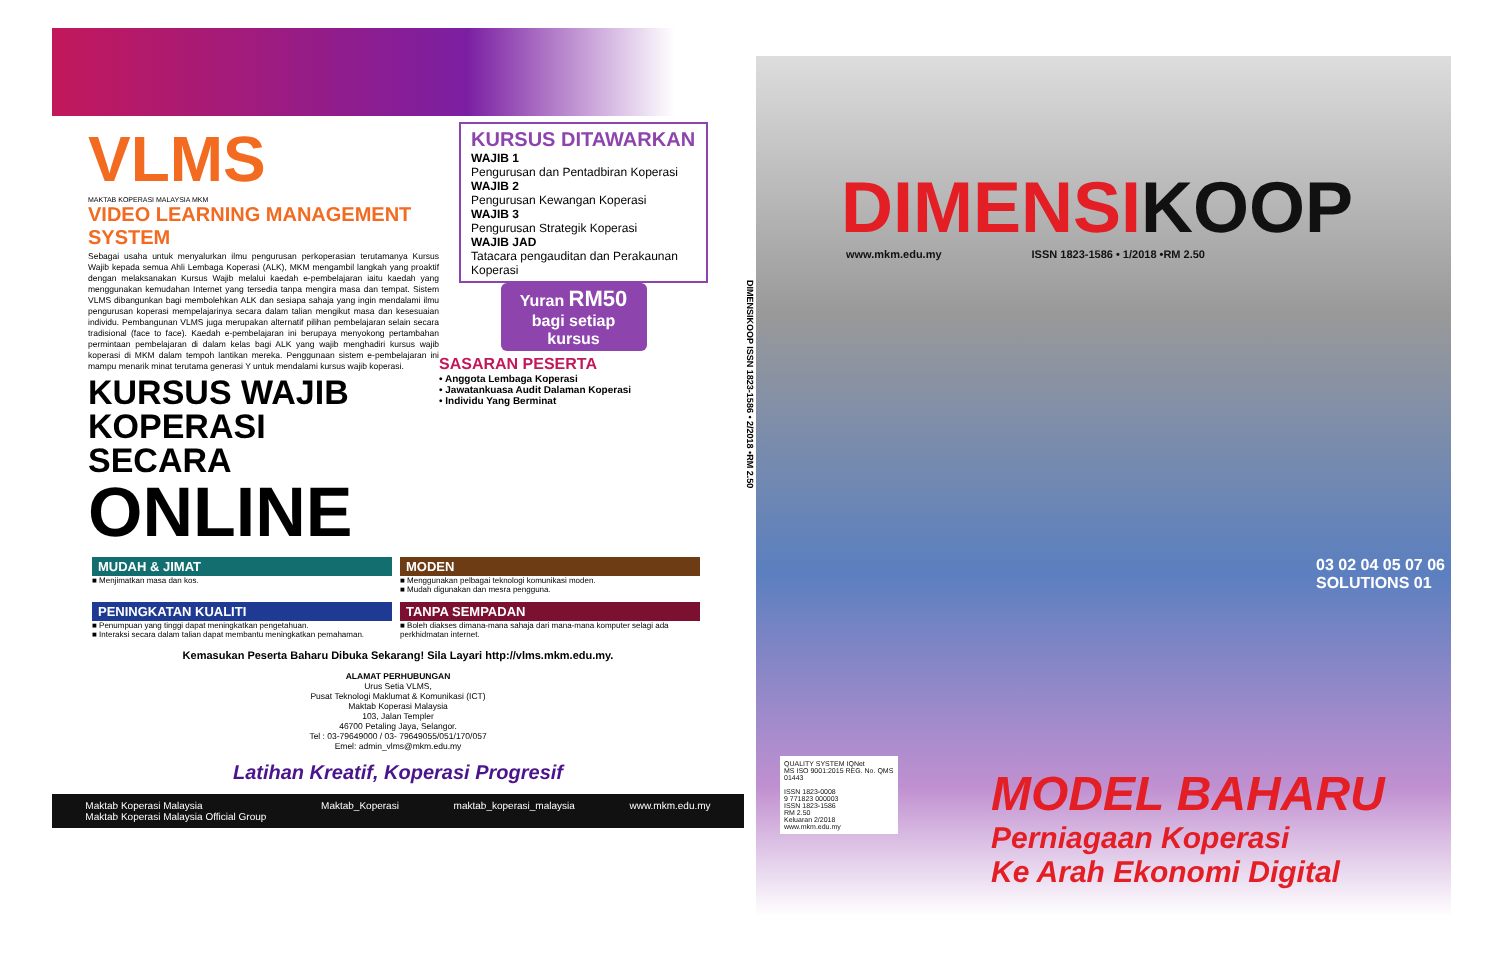VLMS
MAKTAB KOPERASI MALAYSIA MKM
VIDEO LEARNING MANAGEMENT SYSTEM
Sebagai usaha untuk menyalurkan ilmu pengurusan perkoperasian terutamanya Kursus Wajib kepada semua Ahli Lembaga Koperasi (ALK), MKM mengambil langkah yang proaktif dengan melaksanakan Kursus Wajib melalui kaedah e-pembelajaran iaitu kaedah yang menggunakan kemudahan Internet yang tersedia tanpa mengira masa dan tempat. Sistem VLMS dibangunkan bagi membolehkan ALK dan sesiapa sahaja yang ingin mendalami ilmu pengurusan koperasi mempelajarinya secara dalam talian mengikut masa dan kesesuaian individu. Pembangunan VLMS juga merupakan alternatif pilihan pembelajaran selain secara tradisional (face to face). Kaedah e-pembelajaran ini berupaya menyokong pertambahan permintaan pembelajaran di dalam kelas bagi ALK yang wajib menghadiri kursus wajib koperasi di MKM dalam tempoh lantikan mereka. Penggunaan sistem e-pembelajaran ini mampu menarik minat terutama generasi Y untuk mendalami kursus wajib koperasi.
KURSUS WAJIB KOPERASI
SECARA ONLINE
KURSUS DITAWARKAN
WAJIB 1
Pengurusan dan Pentadbiran Koperasi
WAJIB 2
Pengurusan Kewangan Koperasi
WAJIB 3
Pengurusan Strategik Koperasi
WAJIB JAD
Tatacara pengauditan dan Perakaunan Koperasi
Yuran RM50
bagi setiap kursus
SASARAN PESERTA
• Anggota Lembaga Koperasi
• Jawatankuasa Audit Dalaman Koperasi
• Individu Yang Berminat
MUDAH & JIMAT
■ Menjimatkan masa dan kos.
MODEN
■ Menggunakan pelbagai teknologi komunikasi moden.
■ Mudah digunakan dan mesra pengguna.
PENINGKATAN KUALITI
■ Penumpuan yang tinggi dapat meningkatkan pengetahuan.
■ Interaksi secara dalam talian dapat membantu meningkatkan pemahaman.
TANPA SEMPADAN
■ Boleh diakses dimana-mana sahaja dari mana-mana komputer selagi ada perkhidmatan internet.
Kemasukan Peserta Baharu Dibuka Sekarang! Sila Layari http://vlms.mkm.edu.my.
ALAMAT PERHUBUNGAN
Urus Setia VLMS,
Pusat Teknologi Maklumat & Komunikasi (ICT)
Maktab Koperasi Malaysia
103, Jalan Templer
46700 Petaling Jaya, Selangor.
Tel : 03-79649000 / 03- 79649055/051/170/057
Emel: admin_vlms@mkm.edu.my
Latihan Kreatif, Koperasi Progresif
Maktab Koperasi Malaysia
Maktab Koperasi Malaysia Official Group Maktab_Koperasi maktab_koperasi_malaysia www.mkm.edu.my
DIMENSIKOOP ISSN 1823-1586 • 2/2018 •RM 2.50
DIMENSIKOOP
www.mkm.edu.my ISSN 1823-1586 • 1/2018 •RM 2.50
03 02 04 05 07 06 SOLUTIONS 01
QUALITY SYSTEM IQNet
MS ISO 9001:2015 REG. No. QMS 01443
ISSN 1823-0008
9 771823 000003
ISSN 1823-1586
RM 2.50
Keluaran 2/2018
www.mkm.edu.my
MODEL BAHARU
Perniagaan Koperasi
Ke Arah Ekonomi Digital